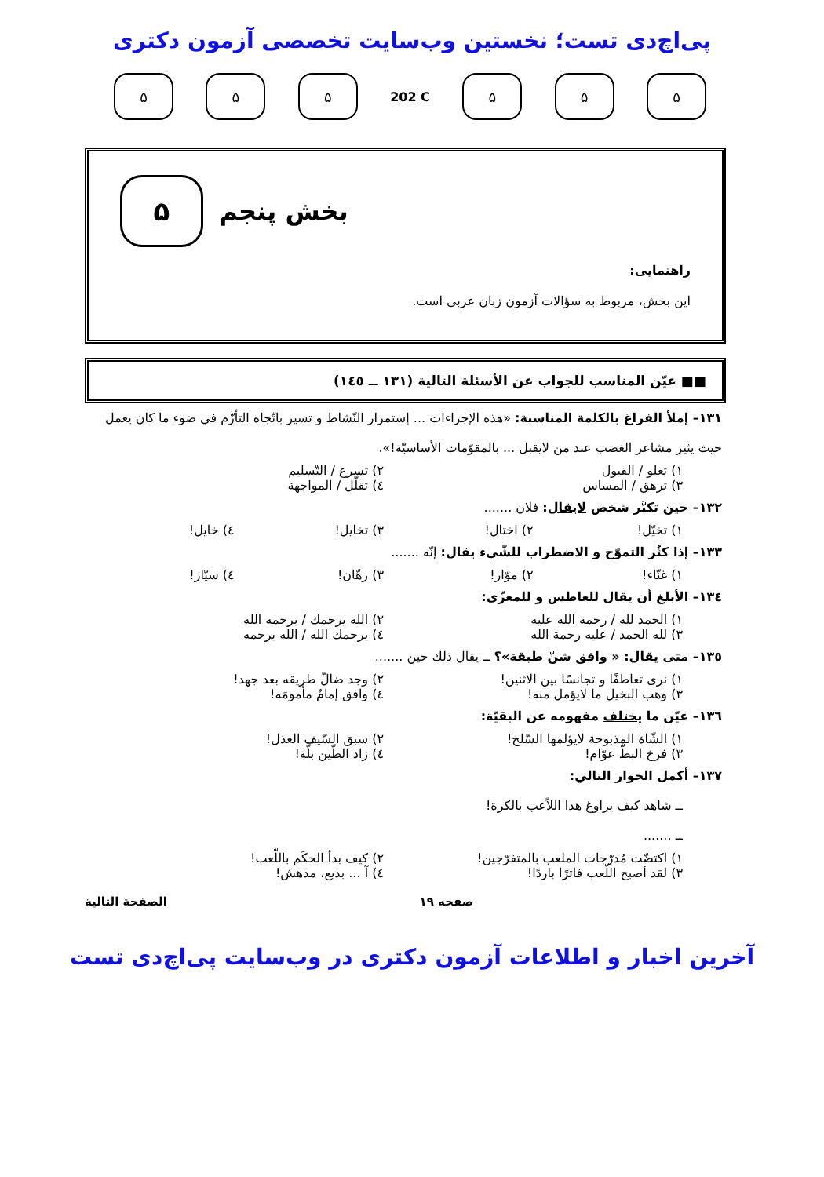پی‌اچ‌دی تست؛ نخستین وب‌سایت تخصصی آزمون دکتری
۵ ۵ ۵
202 C
۵ ۵ ۵
۵
بخش پنجم
راهنمایی:
این بخش، مربوط به سؤالات آزمون زبان عربی است.
■■ عيّن المناسب للجواب عن الأسئلة التالية (۱۳۱ ــ ۱٤٥)
۱۳۱– إملأ الفراغ بالكلمة المناسبة: «هذه الإجراءات ... إستمرار النّشاط و تسير باتّجاه التأزّم في ضوء ما كان يعمل حيث يثير مشاعر الغضب عند من لايقبل ... بالمقوّمات الأساسيّة!».
۱) تعلو / القبول ۲) تسرع / التّسليم
۳) ترهق / المساس ٤) تقلّل / المواجهة
۱۳۲– حين تكبَّر شخص لايقال: فلان .......
۱) تخيّل! ۲) اختال! ۳) تخايل! ٤) خايل!
۱۳۳– إذا كثُر التموّج و الاضطراب للشّيء يقال: إنّه .......
۱) غنّاء! ۲) موّار! ۳) رهّان! ٤) سيّار!
۱۳٤– الأبلغ أن يقال للعاطس و للمعزّى:
۱) الحمد لله / رحمة الله عليه ۲) الله يرحمك / يرحمه الله
۳) لله الحمد / عليه رحمة الله ٤) يرحمك الله / الله يرحمه
۱۳٥– متى يقال: « وافق شنّ طبقة»؟ ــ يقال ذلك حين .......
۱) نرى تعاطفًا و تجانسًا بين الاثنين! ۲) وجد ضالّ طريقه بعد جهد!
۳) وهب البخيل ما لايؤمل منه! ٤) وافق إمامٌ مأمومَه!
۱۳٦– عيّن ما يختلف مفهومه عن البقيّة:
۱) الشّاة المذبوحة لايؤلمها السّلخ! ۲) سبق السّيف العذل!
۳) فرخ البطّ عوّام! ٤) زاد الطّين بلّة!
۱۳۷– أكمل الحوار التالي:
ــ شاهد كيف يراوغ هذا اللاّعب بالكرة!
ــ .......
۱) اكتضّت مُدرّجات الملعب بالمتفرّجين! ۲) كيف بدأ الحكَم باللّعب!
۳) لقد أصبح اللّعب فاترًا باردًا! ٤) آ ... بديع، مدهش!
صفحه ۱۹ الصفحة التالية
آخرین اخبار و اطلاعات آزمون دکتری در وب‌سایت پی‌اچ‌دی تست